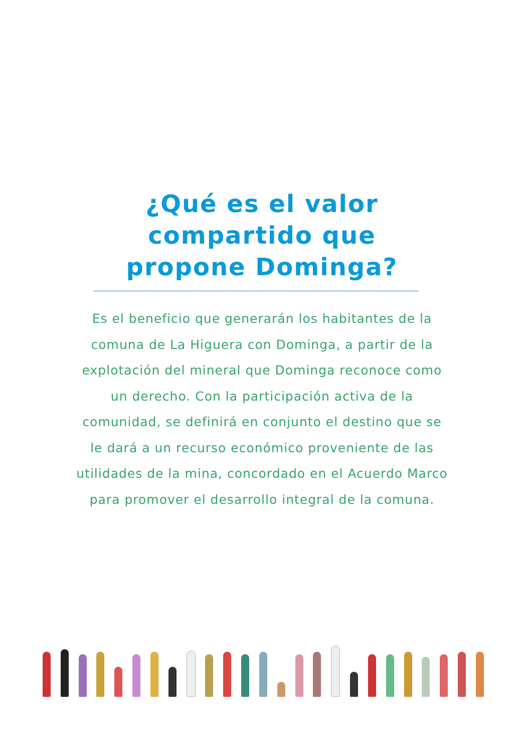¿Qué es el valor
compartido que
propone Dominga?
Es el beneficio que generarán los habitantes de la comuna de La Higuera con Dominga, a partir de la explotación del mineral que Dominga reconoce como un derecho. Con la participación activa de la comunidad, se definirá en conjunto el destino que se le dará a un recurso económico proveniente de las utilidades de la mina, concordado en el Acuerdo Marco para promover el desarrollo integral de la comuna.